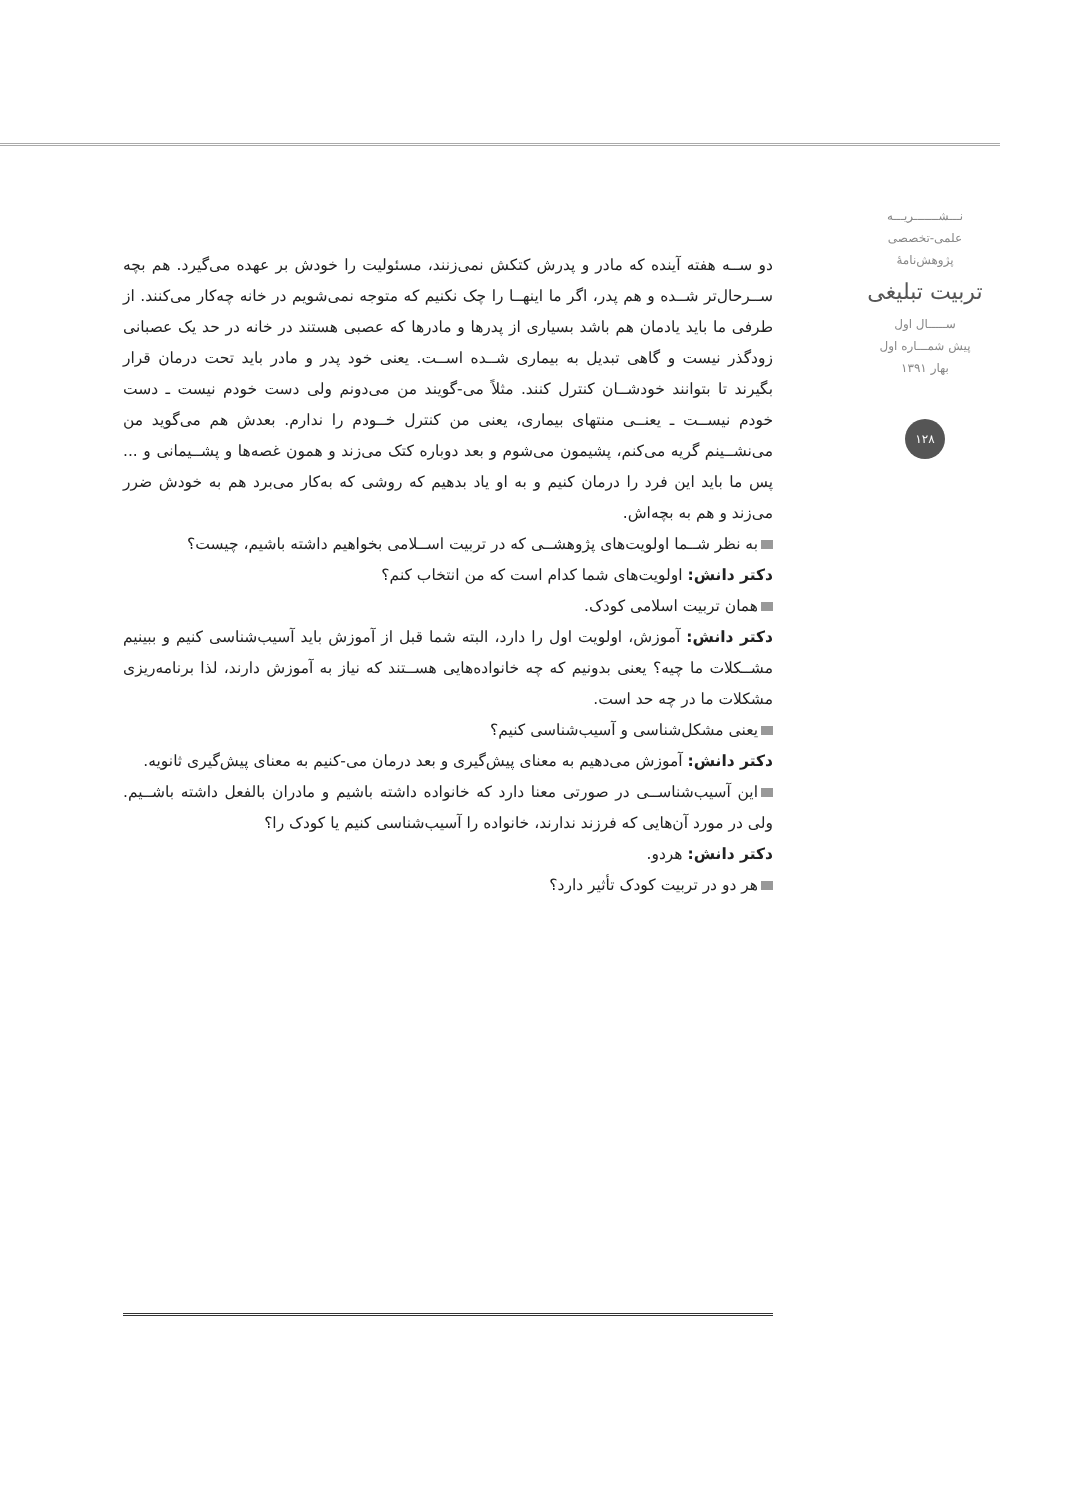نـــشـــــــريـــه
علمی-تخصصی
پژوهش‌نامهٔ
تربیت تبلیغی
ســـــال اول
پیش شمـــاره اول
بهار ۱۳۹۱
۱۲۸
دو ســه هفته آینده که مادر و پدرش کتکش نمی‌زنند، مسئولیت را خودش بر عهده می‌گیرد. هم بچه ســرحال‌تر شــده و هم پدر، اگر ما اینهــا را چک نکنیم که متوجه نمی‌شویم در خانه چه‌کار می‌کنند. از طرفی ما باید یادمان هم باشد بسیاری از پدرها و مادرها که عصبی هستند در خانه در حد یک عصبانی زودگذر نیست و گاهی تبدیل به بیماری شــده اســت. یعنی خود پدر و مادر باید تحت درمان قرار بگیرند تا بتوانند خودشــان کنترل کنند. مثلاً می-گویند من می‌دونم ولی دست خودم نیست ـ دست خودم نیســت ـ یعنــی منتهای بیماری، یعنی من کنترل خــودم را ندارم. بعدش هم می‌گوید من می‌نشــینم گریه می‌کنم، پشیمون می‌شوم و بعد دوباره کتک می‌زند و همون غصه‌ها و پشــیمانی و ... پس ما باید این فرد را درمان کنیم و به او یاد بدهیم که روشی که به‌کار می‌برد هم به خودش ضرر می‌زند و هم به بچه‌اش.
به نظر شــما اولویت‌های پژوهشــی که در تربیت اســلامی بخواهیم داشته باشیم، چیست؟
دکتر دانش: اولویت‌های شما کدام است که من انتخاب کنم؟
همان تربیت اسلامی کودک.
دکتر دانش: آموزش، اولویت اول را دارد، البته شما قبل از آموزش باید آسیب‌شناسی کنیم و ببینیم مشــکلات ما چیه؟ یعنی بدونیم که چه خانواده‌هایی هســتند که نیاز به آموزش دارند، لذا برنامه‌ریزی مشکلات ما در چه حد است.
یعنی مشکل‌شناسی و آسیب‌شناسی کنیم؟
دکتر دانش: آموزش می‌دهیم به معنای پیش‌گیری و بعد درمان می-کنیم به معنای پیش‌گیری ثانویه.
این آسیب‌شناســی در صورتی معنا دارد که خانواده داشته باشیم و مادران بالفعل داشته باشــیم. ولی در مورد آن‌هایی که فرزند ندارند، خانواده را آسیب‌شناسی کنیم یا کودک را؟
دکتر دانش: هردو.
هر دو در تربیت کودک تأثیر دارد؟